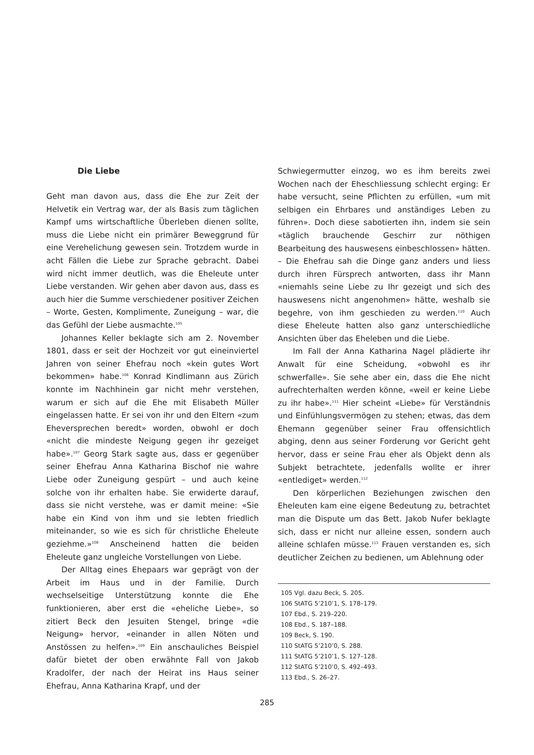Die Liebe
Geht man davon aus, dass die Ehe zur Zeit der Helvetik ein Vertrag war, der als Basis zum täglichen Kampf ums wirtschaftliche Überleben dienen sollte, muss die Liebe nicht ein primärer Beweggrund für eine Verehelichung gewesen sein. Trotzdem wurde in acht Fällen die Liebe zur Sprache gebracht. Dabei wird nicht immer deutlich, was die Eheleute unter Liebe verstanden. Wir gehen aber davon aus, dass es auch hier die Summe verschiedener positiver Zeichen – Worte, Gesten, Komplimente, Zuneigung – war, die das Gefühl der Liebe ausmachte.<sup>105</sup>
Johannes Keller beklagte sich am 2. November 1801, dass er seit der Hochzeit vor gut eineinviertel Jahren von seiner Ehefrau noch «kein gutes Wort bekommen» habe.<sup>106</sup> Konrad Kindlimann aus Zürich konnte im Nachhinein gar nicht mehr verstehen, warum er sich auf die Ehe mit Elisabeth Müller eingelassen hatte. Er sei von ihr und den Eltern «zum Eheversprechen beredt» worden, obwohl er doch «nicht die mindeste Neigung gegen ihr gezeiget habe».<sup>107</sup> Georg Stark sagte aus, dass er gegenüber seiner Ehefrau Anna Katharina Bischof nie wahre Liebe oder Zuneigung gespürt – und auch keine solche von ihr erhalten habe. Sie erwiderte darauf, dass sie nicht verstehe, was er damit meine: «Sie habe ein Kind von ihm und sie lebten friedlich miteinander, so wie es sich für christliche Eheleute geziehme.»<sup>108</sup> Anscheinend hatten die beiden Eheleute ganz ungleiche Vorstellungen von Liebe.
Der Alltag eines Ehepaars war geprägt von der Arbeit im Haus und in der Familie. Durch wechselseitige Unterstützung konnte die Ehe funktionieren, aber erst die «eheliche Liebe», so zitiert Beck den Jesuiten Stengel, bringe «die Neigung» hervor, «einander in allen Nöten und Anstössen zu helfen».<sup>109</sup> Ein anschauliches Beispiel dafür bietet der oben erwähnte Fall von Jakob Kradolfer, der nach der Heirat ins Haus seiner Ehefrau, Anna Katharina Krapf, und der
Schwiegermutter einzog, wo es ihm bereits zwei Wochen nach der Eheschliessung schlecht erging: Er habe versucht, seine Pflichten zu erfüllen, «um mit selbigen ein Ehrbares und anständiges Leben zu führen». Doch diese sabotierten ihn, indem sie sein «täglich brauchende Geschirr zur nöthigen Bearbeitung des hauswesens einbeschlossen» hätten. – Die Ehefrau sah die Dinge ganz anders und liess durch ihren Fürsprech antworten, dass ihr Mann «niemahls seine Liebe zu Ihr gezeigt und sich des hauswesens nicht angenohmen» hätte, weshalb sie begehre, von ihm geschieden zu werden.<sup>110</sup> Auch diese Eheleute hatten also ganz unterschiedliche Ansichten über das Eheleben und die Liebe.
Im Fall der Anna Katharina Nagel plädierte ihr Anwalt für eine Scheidung, «obwohl es ihr schwerfalle». Sie sehe aber ein, dass die Ehe nicht aufrechterhalten werden könne, «weil er keine Liebe zu ihr habe».<sup>111</sup> Hier scheint «Liebe» für Verständnis und Einfühlungsvermögen zu stehen; etwas, das dem Ehemann gegenüber seiner Frau offensichtlich abging, denn aus seiner Forderung vor Gericht geht hervor, dass er seine Frau eher als Objekt denn als Subjekt betrachtete, jedenfalls wollte er ihrer «entlediget» werden.<sup>112</sup>
Den körperlichen Beziehungen zwischen den Eheleuten kam eine eigene Bedeutung zu, betrachtet man die Dispute um das Bett. Jakob Nufer beklagte sich, dass er nicht nur alleine essen, sondern auch alleine schlafen müsse.<sup>113</sup> Frauen verstanden es, sich deutlicher Zeichen zu bedienen, um Ablehnung oder
105 Vgl. dazu Beck, S. 205.
106 StATG 5’210’1, S. 178–179.
107 Ebd., S. 219–220.
108 Ebd., S. 187–188.
109 Beck, S. 190.
110 StATG 5’210’0, S. 288.
111 StATG 5’210’1, S. 127–128.
112 StATG 5’210’0, S. 492–493.
113 Ebd., S. 26–27.
285